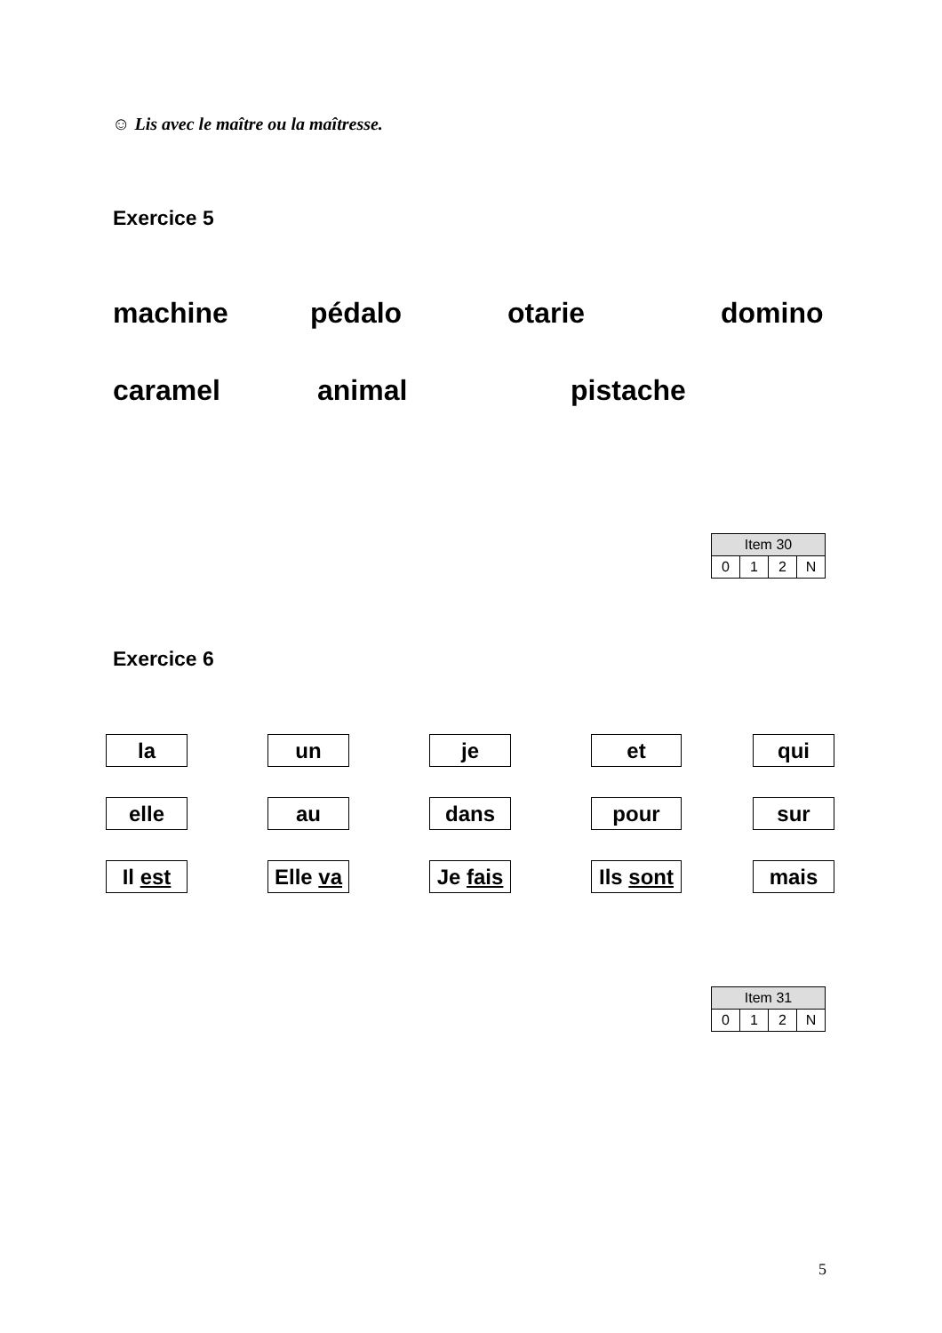☺ Lis avec le maître ou la maîtresse.
Exercice 5
machine pédalo otarie domino
caramel animal pistache
| Item 30 | | | |
| --- | --- | --- | --- |
| 0 | 1 | 2 | N |
Exercice 6
| la | un | je | et | qui |
| elle | au | dans | pour | sur |
| Il est | Elle va | Je fais | Ils sont | mais |
| Item 31 | | | |
| --- | --- | --- | --- |
| 0 | 1 | 2 | N |
5